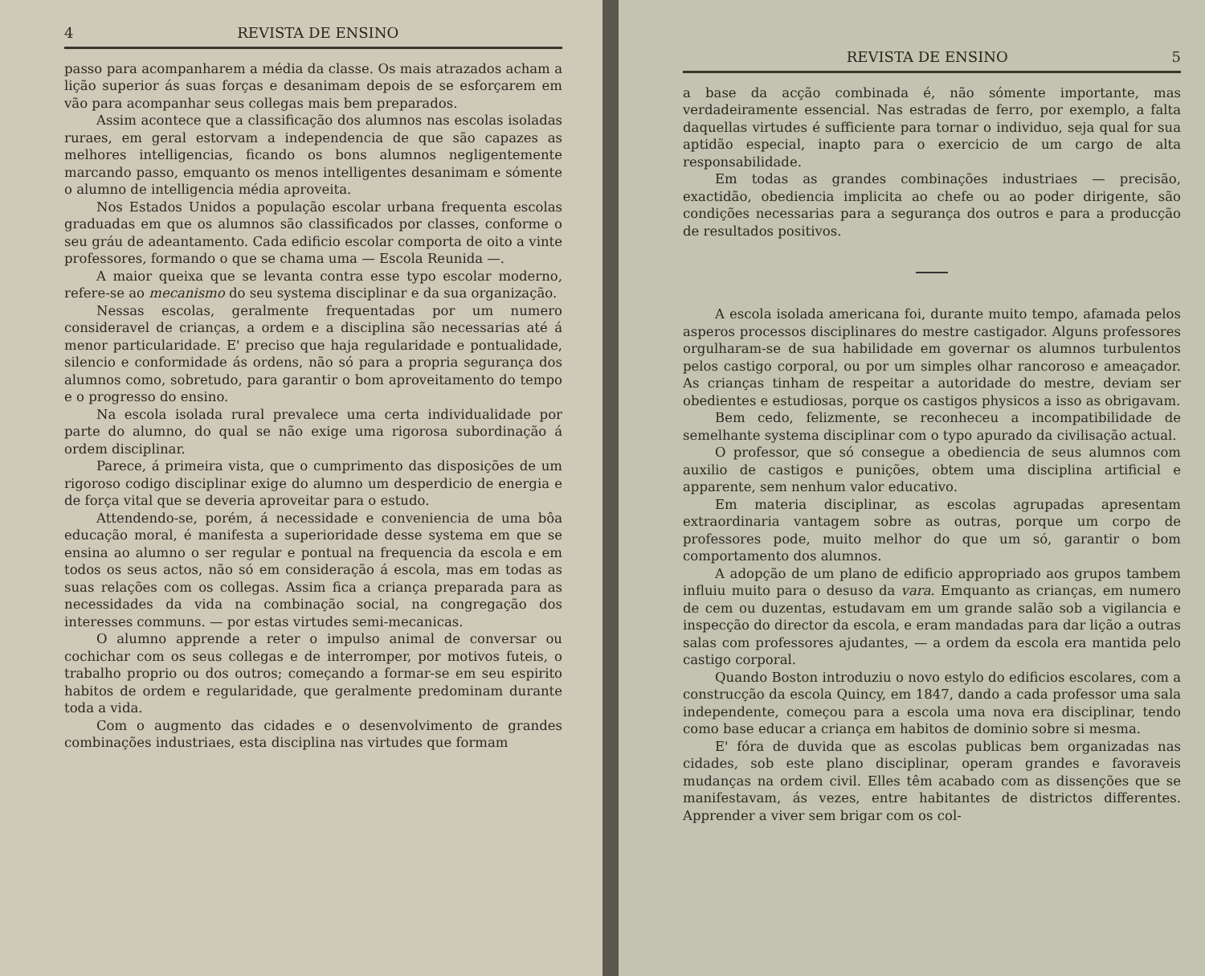4 REVISTA DE ENSINO
passo para acompanharem a média da classe. Os mais atrazados acham a lição superior ás suas forças e desanimam depois de se esforçarem em vão para acompanhar seus collegas mais bem preparados.
Assim acontece que a classificação dos alumnos nas escolas isoladas ruraes, em geral estorvam a independencia de que são capazes as melhores intelligencias, ficando os bons alumnos negligentemente marcando passo, emquanto os menos intelligentes desanimam e sómente o alumno de intelligencia média aproveita.
Nos Estados Unidos a população escolar urbana frequenta escolas graduadas em que os alumnos são classificados por classes, conforme o seu gráu de adeantamento. Cada edificio escolar comporta de oito a vinte professores, formando o que se chama uma — Escola Reunida —.
A maior queixa que se levanta contra esse typo escolar moderno, refere-se ao mecanismo do seu systema disciplinar e da sua organização.
Nessas escolas, geralmente frequentadas por um numero consideravel de crianças, a ordem e a disciplina são necessarias até á menor particularidade. E' preciso que haja regularidade e pontualidade, silencio e conformidade ás ordens, não só para a propria segurança dos alumnos como, sobretudo, para garantir o bom aproveitamento do tempo e o progresso do ensino.
Na escola isolada rural prevalece uma certa individualidade por parte do alumno, do qual se não exige uma rigorosa subordinação á ordem disciplinar.
Parece, á primeira vista, que o cumprimento das disposições de um rigoroso codigo disciplinar exige do alumno um desperdicio de energia e de força vital que se deveria aproveitar para o estudo.
Attendendo-se, porém, á necessidade e conveniencia de uma bôa educação moral, é manifesta a superioridade desse systema em que se ensina ao alumno o ser regular e pontual na frequencia da escola e em todos os seus actos, não só em consideração á escola, mas em todas as suas relações com os collegas. Assim fica a criança preparada para as necessidades da vida na combinação social, na congregação dos interesses communs. — por estas virtudes semi-mecanicas.
O alumno apprende a reter o impulso animal de conversar ou cochichar com os seus collegas e de interromper, por motivos futeis, o trabalho proprio ou dos outros; começando a formar-se em seu espirito habitos de ordem e regularidade, que geralmente predominam durante toda a vida.
Com o augmento das cidades e o desenvolvimento de grandes combinações industriaes, esta disciplina nas virtudes que formam
REVISTA DE ENSINO 5
a base da acção combinada é, não sómente importante, mas verdadeiramente essencial. Nas estradas de ferro, por exemplo, a falta daquellas virtudes é sufficiente para tornar o individuo, seja qual for sua aptidão especial, inapto para o exercicio de um cargo de alta responsabilidade.
Em todas as grandes combinações industriaes — precisão, exactidão, obediencia implicita ao chefe ou ao poder dirigente, são condições necessarias para a segurança dos outros e para a producção de resultados positivos.
A escola isolada americana foi, durante muito tempo, afamada pelos asperos processos disciplinares do mestre castigador. Alguns professores orgulharam-se de sua habilidade em governar os alumnos turbulentos pelos castigo corporal, ou por um simples olhar rancoroso e ameaçador. As crianças tinham de respeitar a autoridade do mestre, deviam ser obedientes e estudiosas, porque os castigos physicos a isso as obrigavam.
Bem cedo, felizmente, se reconheceu a incompatibilidade de semelhante systema disciplinar com o typo apurado da civilisação actual.
O professor, que só consegue a obediencia de seus alumnos com auxilio de castigos e punições, obtem uma disciplina artificial e apparente, sem nenhum valor educativo.
Em materia disciplinar, as escolas agrupadas apresentam extraordinaria vantagem sobre as outras, porque um corpo de professores pode, muito melhor do que um só, garantir o bom comportamento dos alumnos.
A adopção de um plano de edificio appropriado aos grupos tambem influiu muito para o desuso da vara. Emquanto as crianças, em numero de cem ou duzentas, estudavam em um grande salão sob a vigilancia e inspecção do director da escola, e eram mandadas para dar lição a outras salas com professores ajudantes, — a ordem da escola era mantida pelo castigo corporal.
Quando Boston introduziu o novo estylo do edificios escolares, com a construcção da escola Quincy, em 1847, dando a cada professor uma sala independente, começou para a escola uma nova era disciplinar, tendo como base educar a criança em habitos de dominio sobre si mesma.
E' fóra de duvida que as escolas publicas bem organizadas nas cidades, sob este plano disciplinar, operam grandes e favoraveis mudanças na ordem civil. Elles têm acabado com as dissenções que se manifestavam, ás vezes, entre habitantes de districtos differentes. Apprender a viver sem brigar com os col-